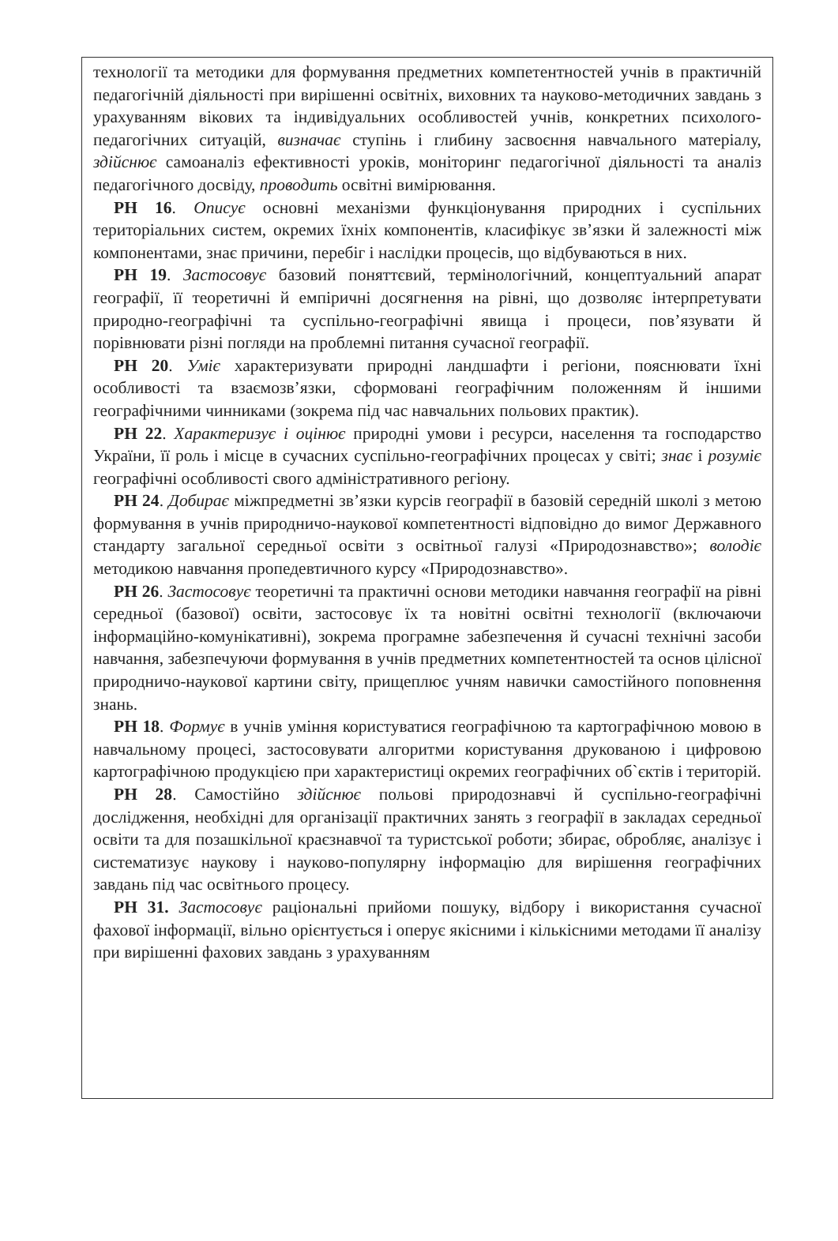технології та методики для формування предметних компетентностей учнів в практичній педагогічній діяльності при вирішенні освітніх, виховних та науково-методичних завдань з урахуванням вікових та індивідуальних особливостей учнів, конкретних психолого-педагогічних ситуацій, визначає ступінь і глибину засвоєння навчального матеріалу, здійснює самоаналіз ефективності уроків, моніторинг педагогічної діяльності та аналіз педагогічного досвіду, проводить освітні вимірювання.
РН 16. Описує основні механізми функціонування природних і суспільних територіальних систем, окремих їхніх компонентів, класифікує зв’язки й залежності між компонентами, знає причини, перебіг і наслідки процесів, що відбуваються в них.
РН 19. Застосовує базовий поняттєвий, термінологічний, концептуальний апарат географії, її теоретичні й емпіричні досягнення на рівні, що дозволяє інтерпретувати природно-географічні та суспільно-географічні явища і процеси, пов’язувати й порівнювати різні погляди на проблемні питання сучасної географії.
РН 20. Уміє характеризувати природні ландшафти і регіони, пояснювати їхні особливості та взаємозв’язки, сформовані географічним положенням й іншими географічними чинниками (зокрема під час навчальних польових практик).
РН 22. Характеризує і оцінює природні умови і ресурси, населення та господарство України, її роль і місце в сучасних суспільно-географічних процесах у світі; знає і розуміє географічні особливості свого адміністративного регіону.
РН 24. Добирає міжпредметні зв’язки курсів географії в базовій середній школі з метою формування в учнів природничо-наукової компетентності відповідно до вимог Державного стандарту загальної середньої освіти з освітньої галузі «Природознавство»; володіє методикою навчання пропедевтичного курсу «Природознавство».
РН 26. Застосовує теоретичні та практичні основи методики навчання географії на рівні середньої (базової) освіти, застосовує їх та новітні освітні технології (включаючи інформаційно-комунікативні), зокрема програмне забезпечення й сучасні технічні засоби навчання, забезпечуючи формування в учнів предметних компетентностей та основ цілісної природничо-наукової картини світу, прищеплює учням навички самостійного поповнення знань.
РН 18. Формує в учнів уміння користуватися географічною та картографічною мовою в навчальному процесі, застосовувати алгоритми користування друкованою і цифровою картографічною продукцією при характеристиці окремих географічних об`єктів і територій.
РН 28. Самостійно здійснює польові природознавчі й суспільно-географічні дослідження, необхідні для організації практичних занять з географії в закладах середньої освіти та для позашкільної краєзнавчої та туристської роботи; збирає, обробляє, аналізує і систематизує наукову і науково-популярну інформацію для вирішення географічних завдань під час освітнього процесу.
РН 31. Застосовує раціональні прийоми пошуку, відбору і використання сучасної фахової інформації, вільно орієнтується і оперує якісними і кількісними методами її аналізу при вирішенні фахових завдань з урахуванням